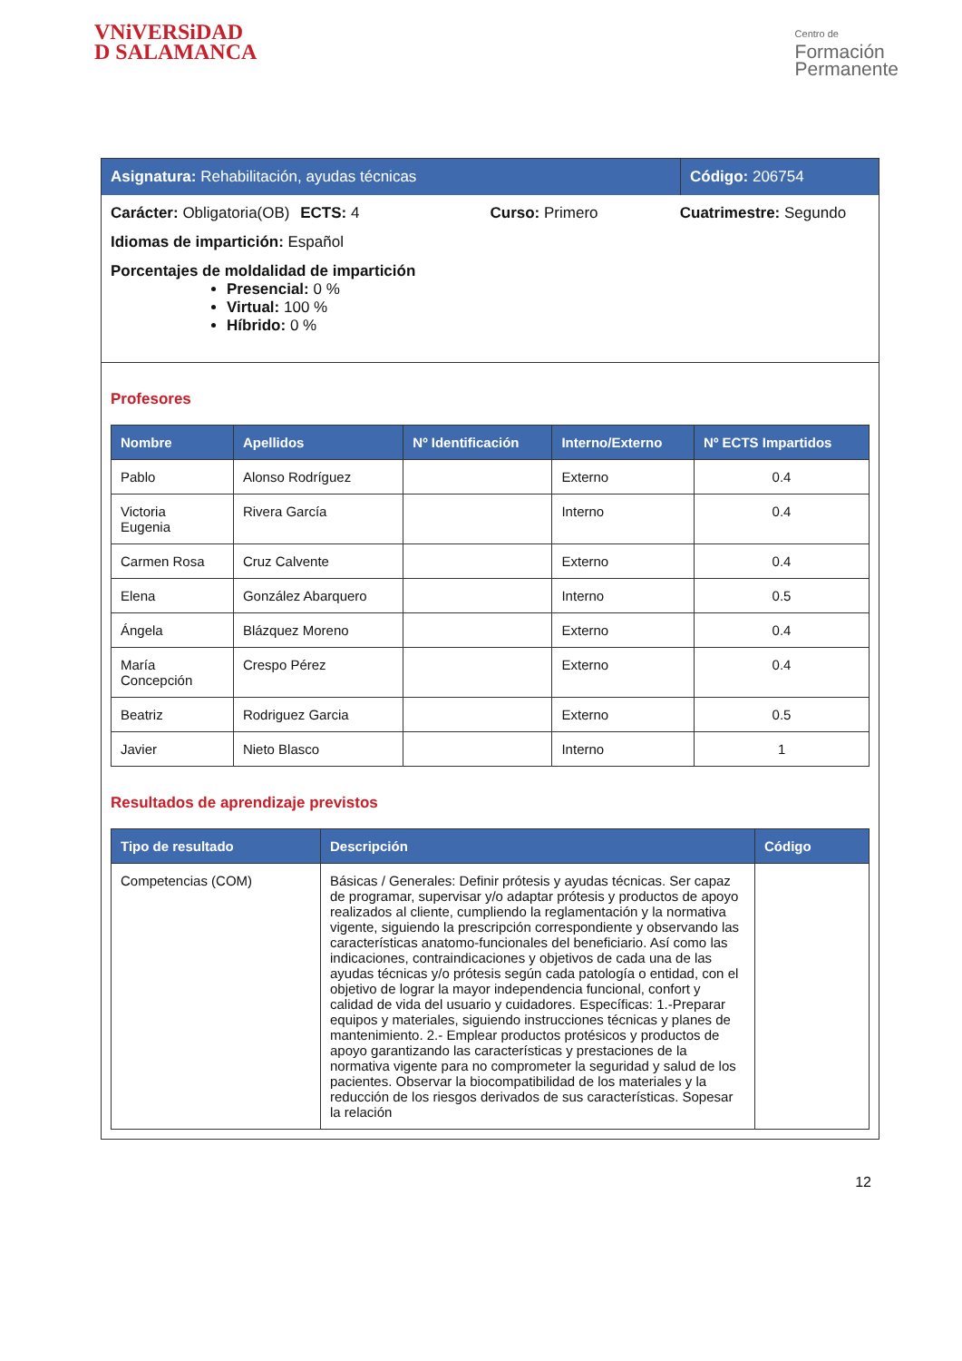VNiVERSiDAD
D SALAMANCA
Centro de
Formación
Permanente
Asignatura: Rehabilitación, ayudas técnicas Código: 206754
Carácter: Obligatoria(OB) ECTS: 4 Curso: Primero Cuatrimestre: Segundo
Idiomas de impartición: Español
Porcentajes de moldalidad de impartición
Presencial: 0 %
Virtual: 100 %
Híbrido: 0 %
Profesores
| Nombre | Apellidos | Nº Identificación | Interno/Externo | Nº ECTS Impartidos |
| --- | --- | --- | --- | --- |
| Pablo | Alonso Rodríguez | | Externo | 0.4 |
| Victoria Eugenia | Rivera García | | Interno | 0.4 |
| Carmen Rosa | Cruz Calvente | | Externo | 0.4 |
| Elena | González Abarquero | | Interno | 0.5 |
| Ángela | Blázquez Moreno | | Externo | 0.4 |
| María Concepción | Crespo Pérez | | Externo | 0.4 |
| Beatriz | Rodriguez Garcia | | Externo | 0.5 |
| Javier | Nieto Blasco | | Interno | 1 |
Resultados de aprendizaje previstos
| Tipo de resultado | Descripción | Código |
| --- | --- | --- |
| Competencias (COM) | Básicas / Generales: Definir prótesis y ayudas técnicas. Ser capaz de programar, supervisar y/o adaptar prótesis y productos de apoyo realizados al cliente, cumpliendo la reglamentación y la normativa vigente, siguiendo la prescripción correspondiente y observando las características anatomo-funcionales del beneficiario. Así como las indicaciones, contraindicaciones y objetivos de cada una de las ayudas técnicas y/o prótesis según cada patología o entidad, con el objetivo de lograr la mayor independencia funcional, confort y calidad de vida del usuario y cuidadores. Específicas: 1.-Preparar equipos y materiales, siguiendo instrucciones técnicas y planes de mantenimiento. 2.- Emplear productos protésicos y productos de apoyo garantizando las características y prestaciones de la normativa vigente para no comprometer la seguridad y salud de los pacientes. Observar la biocompatibilidad de los materiales y la reducción de los riesgos derivados de sus características. Sopesar la relación | |
12